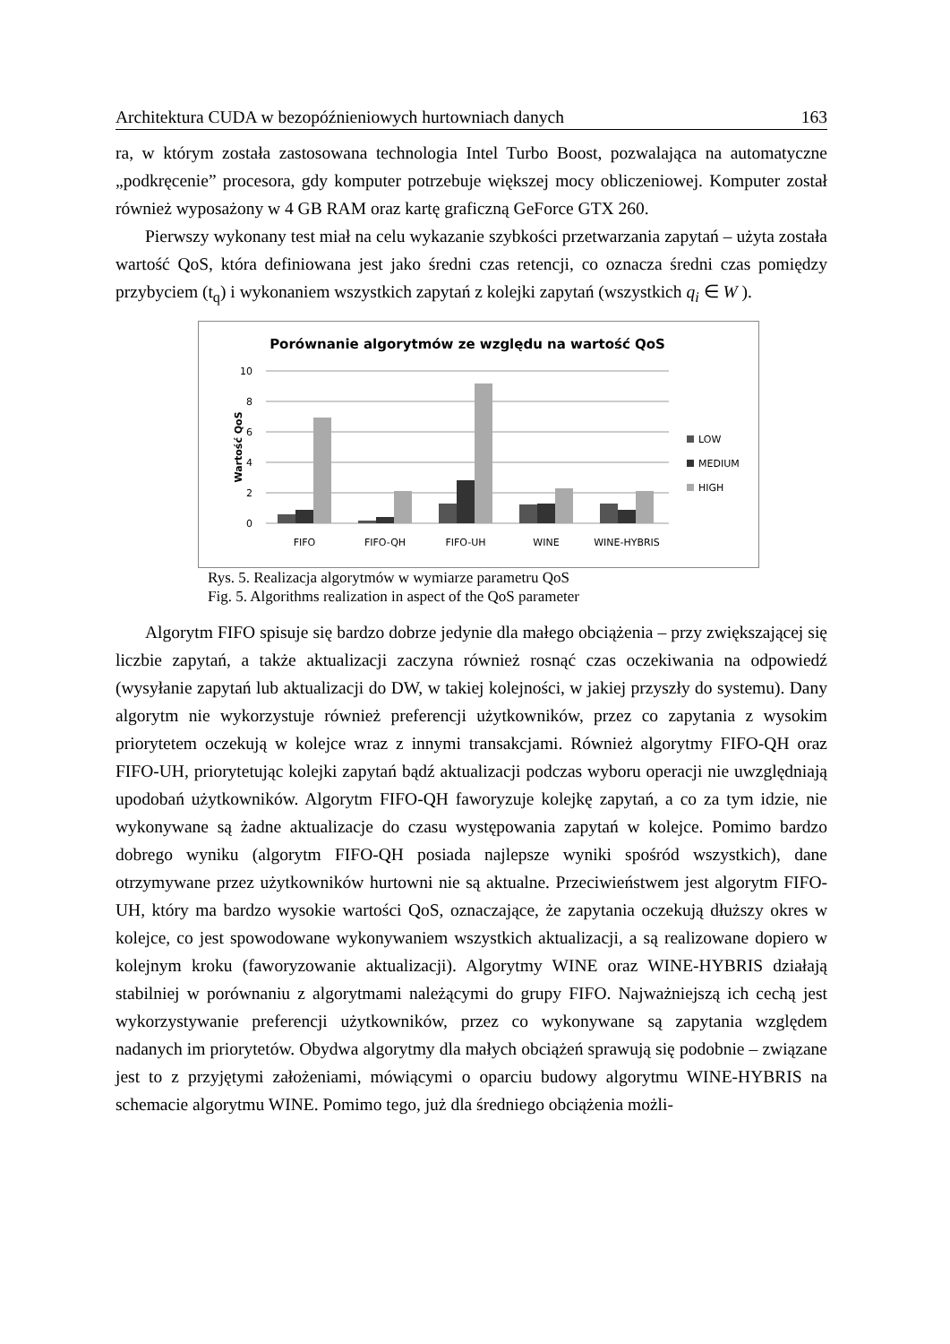Architektura CUDA w bezopóźnieniowych hurtowniach danych 163
ra, w którym została zastosowana technologia Intel Turbo Boost, pozwalająca na automatyczne „podkręcenie” procesora, gdy komputer potrzebuje większej mocy obliczeniowej. Komputer został również wyposażony w 4 GB RAM oraz kartę graficzną GeForce GTX 260.
Pierwszy wykonany test miał na celu wykazanie szybkości przetwarzania zapytań – użyta została wartość QoS, która definiowana jest jako średni czas retencji, co oznacza średni czas pomiędzy przybyciem (t<sub>q</sub>) i wykonaniem wszystkich zapytań z kolejki zapytań (wszystkich q<sub>i</sub> ∈ W ).
Porównanie algorytmów ze względu na wartość QoS
Wartość QoS
10
8
6
4
2
0
FIFO
FIFO-QH
FIFO-UH
WINE
WINE-HYBRIS
LOW
MEDIUM
HIGH
Rys. 5. Realizacja algorytmów w wymiarze parametru QoS
Fig. 5. Algorithms realization in aspect of the QoS parameter
Algorytm FIFO spisuje się bardzo dobrze jedynie dla małego obciążenia – przy zwiększającej się liczbie zapytań, a także aktualizacji zaczyna również rosnąć czas oczekiwania na odpowiedź (wysyłanie zapytań lub aktualizacji do DW, w takiej kolejności, w jakiej przyszły do systemu). Dany algorytm nie wykorzystuje również preferencji użytkowników, przez co zapytania z wysokim priorytetem oczekują w kolejce wraz z innymi transakcjami. Również algorytmy FIFO-QH oraz FIFO-UH, priorytetując kolejki zapytań bądź aktualizacji podczas wyboru operacji nie uwzględniają upodobań użytkowników. Algorytm FIFO-QH faworyzuje kolejkę zapytań, a co za tym idzie, nie wykonywane są żadne aktualizacje do czasu występowania zapytań w kolejce. Pomimo bardzo dobrego wyniku (algorytm FIFO-QH posiada najlepsze wyniki spośród wszystkich), dane otrzymywane przez użytkowników hurtowni nie są aktualne. Przeciwieństwem jest algorytm FIFO-UH, który ma bardzo wysokie wartości QoS, oznaczające, że zapytania oczekują dłuższy okres w kolejce, co jest spowodowane wykonywaniem wszystkich aktualizacji, a są realizowane dopiero w kolejnym kroku (faworyzowanie aktualizacji). Algorytmy WINE oraz WINE-HYBRIS działają stabilniej w porównaniu z algorytmami należącymi do grupy FIFO. Najważniejszą ich cechą jest wykorzystywanie preferencji użytkowników, przez co wykonywane są zapytania względem nadanych im priorytetów. Obydwa algorytmy dla małych obciążeń sprawują się podobnie – związane jest to z przyjętymi założeniami, mówiącymi o oparciu budowy algorytmu WINE-HYBRIS na schemacie algorytmu WINE. Pomimo tego, już dla średniego obciążenia możli-